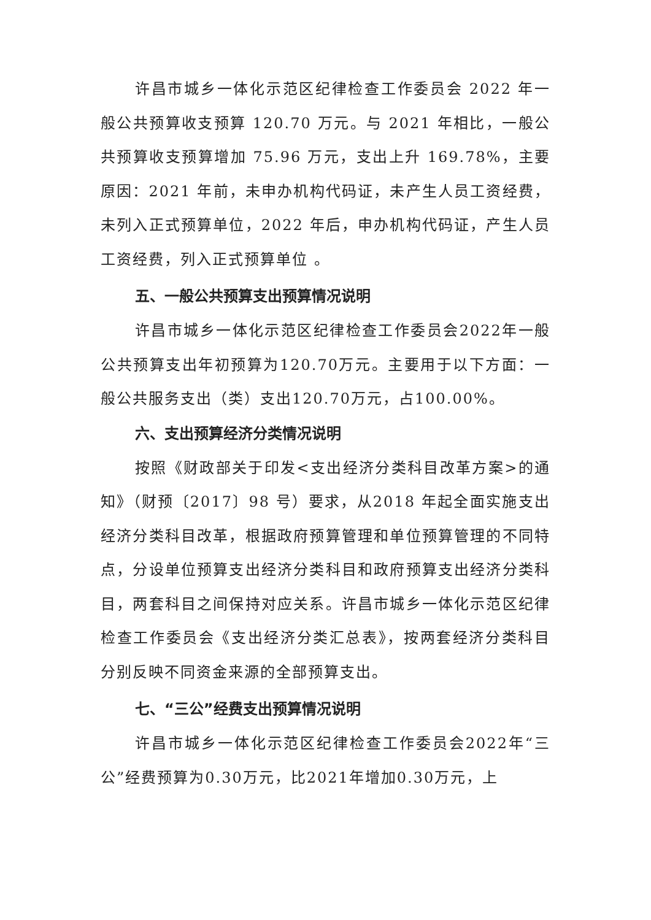许昌市城乡一体化示范区纪律检查工作委员会 2022 年一般公共预算收支预算 120.70 万元。与 2021 年相比，一般公共预算收支预算增加 75.96 万元，支出上升 169.78%，主要原因：2021 年前，未申办机构代码证，未产生人员工资经费，未列入正式预算单位，2022 年后，申办机构代码证，产生人员工资经费，列入正式预算单位 。
五、一般公共预算支出预算情况说明
许昌市城乡一体化示范区纪律检查工作委员会2022年一般公共预算支出年初预算为120.70万元。主要用于以下方面：一般公共服务支出（类）支出120.70万元，占100.00%。
六、支出预算经济分类情况说明
按照《财政部关于印发<支出经济分类科目改革方案>的通知》（财预〔2017〕98 号）要求，从2018 年起全面实施支出经济分类科目改革，根据政府预算管理和单位预算管理的不同特点，分设单位预算支出经济分类科目和政府预算支出经济分类科目，两套科目之间保持对应关系。许昌市城乡一体化示范区纪律检查工作委员会《支出经济分类汇总表》，按两套经济分类科目分别反映不同资金来源的全部预算支出。
七、“三公”经费支出预算情况说明
许昌市城乡一体化示范区纪律检查工作委员会2022年“三公”经费预算为0.30万元，比2021年增加0.30万元，上